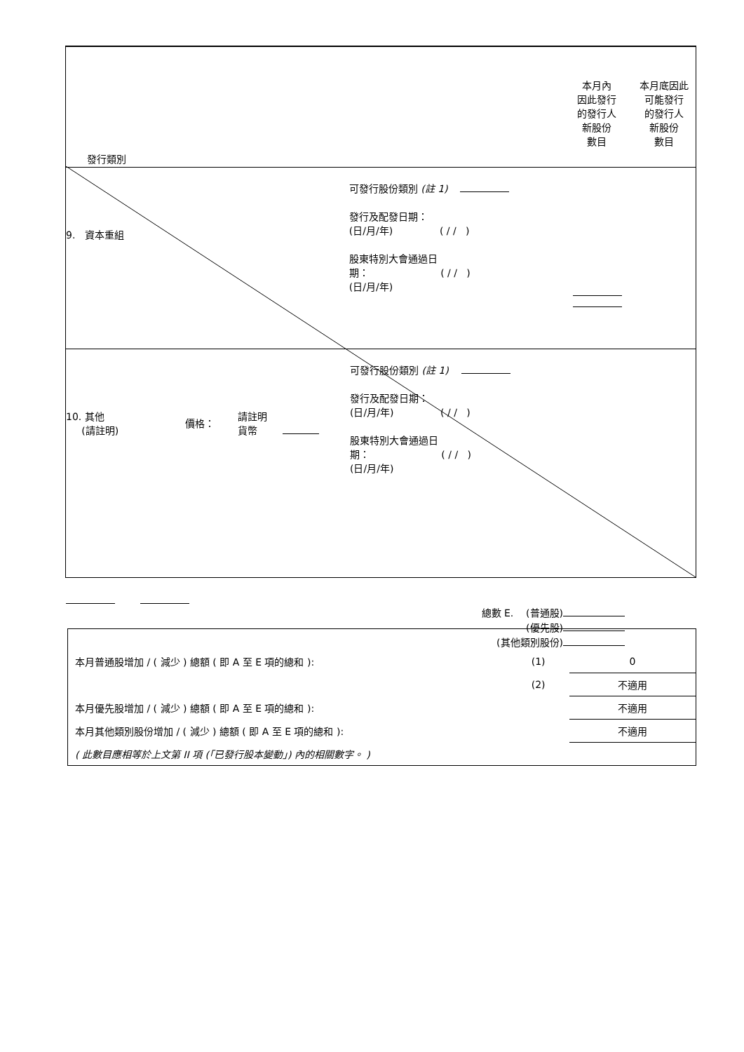發行類別
本月內
因此發行
的發行人
新股份
數目
本月底因此
可能發行
的發行人
新股份
數目
9. 資本重組
可發行股份類別 (註 1)
發行及配發日期：
(日/月/年) ( / / )
股東特別大會通過日
期： ( / / )
(日/月/年)
10. 其他
(請註明)
價格：
請註明
貨幣
可發行股份類別 (註 1)
發行及配發日期：
(日/月/年) ( / / )
股東特別大會通過日
期： ( / / )
(日/月/年)
總數 E. (普通股)
(優先股)
(其他類別股份)
| 本月普通股增加 / ( 減少 ) 總額 ( 即 A 至 E 項的總和 ): | (1) | 0 |
| | (2) | 不適用 |
| 本月優先股增加 / ( 減少 ) 總額 ( 即 A 至 E 項的總和 ): | | 不適用 |
| 本月其他類別股份增加 / ( 減少 ) 總額 ( 即 A 至 E 項的總和 ): | | 不適用 |
| ( 此數目應相等於上文第 II 項 (「已發行股本變動」) 內的相關數字。 ) | | |